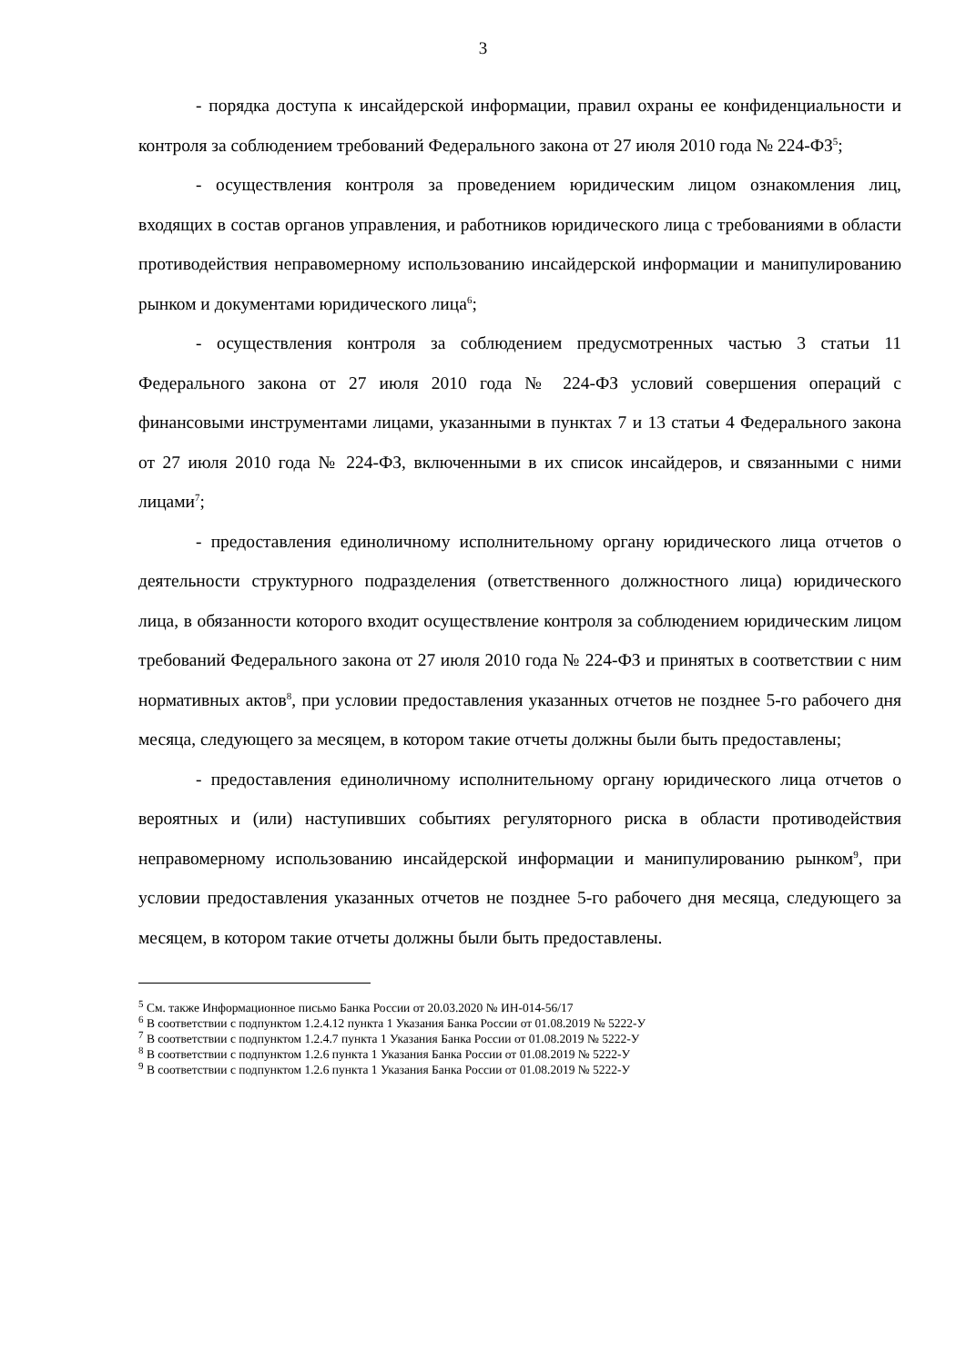3
- порядка доступа к инсайдерской информации, правил охраны ее конфиденциальности и контроля за соблюдением требований Федерального закона от 27 июля 2010 года № 224-ФЗ<sup>5</sup>;
- осуществления контроля за проведением юридическим лицом ознакомления лиц, входящих в состав органов управления, и работников юридического лица с требованиями в области противодействия неправомерному использованию инсайдерской информации и манипулированию рынком и документами юридического лица<sup>6</sup>;
- осуществления контроля за соблюдением предусмотренных частью 3 статьи 11 Федерального закона от 27 июля 2010 года № 224-ФЗ условий совершения операций с финансовыми инструментами лицами, указанными в пунктах 7 и 13 статьи 4 Федерального закона от 27 июля 2010 года № 224-ФЗ, включенными в их список инсайдеров, и связанными с ними лицами<sup>7</sup>;
- предоставления единоличному исполнительному органу юридического лица отчетов о деятельности структурного подразделения (ответственного должностного лица) юридического лица, в обязанности которого входит осуществление контроля за соблюдением юридическим лицом требований Федерального закона от 27 июля 2010 года № 224-ФЗ и принятых в соответствии с ним нормативных актов<sup>8</sup>, при условии предоставления указанных отчетов не позднее 5-го рабочего дня месяца, следующего за месяцем, в котором такие отчеты должны были быть предоставлены;
- предоставления единоличному исполнительному органу юридического лица отчетов о вероятных и (или) наступивших событиях регуляторного риска в области противодействия неправомерному использованию инсайдерской информации и манипулированию рынком<sup>9</sup>, при условии предоставления указанных отчетов не позднее 5-го рабочего дня месяца, следующего за месяцем, в котором такие отчеты должны были быть предоставлены.
<sup>5</sup> См. также Информационное письмо Банка России от 20.03.2020 № ИН-014-56/17
<sup>6</sup> В соответствии с подпунктом 1.2.4.12 пункта 1 Указания Банка России от 01.08.2019 № 5222-У
<sup>7</sup> В соответствии с подпунктом 1.2.4.7 пункта 1 Указания Банка России от 01.08.2019 № 5222-У
<sup>8</sup> В соответствии с подпунктом 1.2.6 пункта 1 Указания Банка России от 01.08.2019 № 5222-У
<sup>9</sup> В соответствии с подпунктом 1.2.6 пункта 1 Указания Банка России от 01.08.2019 № 5222-У